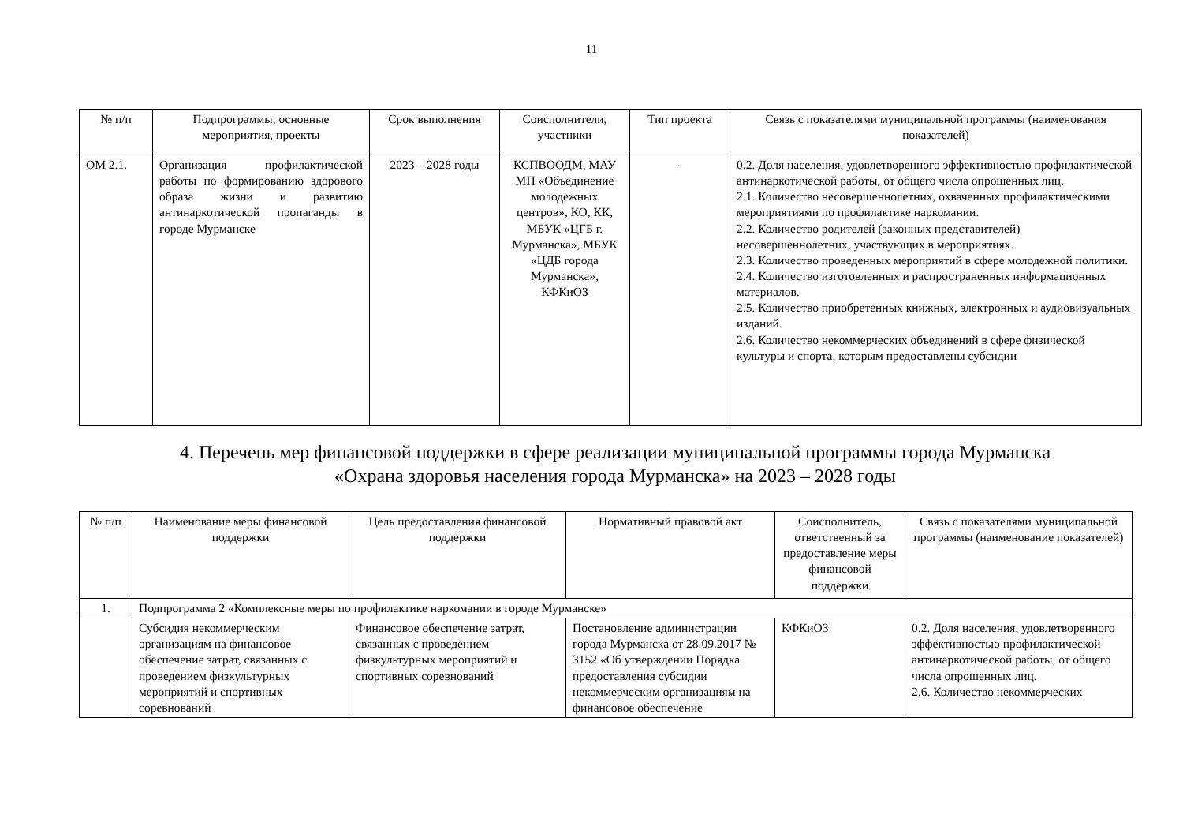11
| № п/п | Подпрограммы, основные мероприятия, проекты | Срок выполнения | Соисполнители, участники | Тип проекта | Связь с показателями муниципальной программы (наименования показателей) |
| --- | --- | --- | --- | --- | --- |
| ОМ 2.1. | Организация профилактической работы по формированию здорового образа жизни и развитию антинаркотической пропаганды в городе Мурманске | 2023 – 2028 годы | КСПВООДМ, МАУ МП «Объединение молодежных центров», КО, КК, МБУК «ЦГБ г. Мурманска», МБУК «ЦДБ города Мурманска», КФКиОЗ | - | 0.2. Доля населения, удовлетворенного эффективностью профилактической антинаркотической работы, от общего числа опрошенных лиц. 2.1. Количество несовершеннолетних, охваченных профилактическими мероприятиями по профилактике наркомании. 2.2. Количество родителей (законных представителей) несовершеннолетних, участвующих в мероприятиях. 2.3. Количество проведенных мероприятий в сфере молодежной политики. 2.4. Количество изготовленных и распространенных информационных материалов. 2.5. Количество приобретенных книжных, электронных и аудиовизуальных изданий. 2.6. Количество некоммерческих объединений в сфере физической культуры и спорта, которым предоставлены субсидии |
4. Перечень мер финансовой поддержки в сфере реализации муниципальной программы города Мурманска
«Охрана здоровья населения города Мурманска» на 2023 – 2028 годы
| № п/п | Наименование меры финансовой поддержки | Цель предоставления финансовой поддержки | Нормативный правовой акт | Соисполнитель, ответственный за предоставление меры финансовой поддержки | Связь с показателями муниципальной программы (наименование показателей) |
| --- | --- | --- | --- | --- | --- |
| 1. | Подпрограмма 2 «Комплексные меры по профилактике наркомании в городе Мурманске» | | | | |
| | Субсидия некоммерческим организациям на финансовое обеспечение затрат, связанных с проведением физкультурных мероприятий и спортивных соревнований | Финансовое обеспечение затрат, связанных с проведением физкультурных мероприятий и спортивных соревнований | Постановление администрации города Мурманска от 28.09.2017 № 3152 «Об утверждении Порядка предоставления субсидии некоммерческим организациям на финансовое обеспечение | КФКиОЗ | 0.2. Доля населения, удовлетворенного эффективностью профилактической антинаркотической работы, от общего числа опрошенных лиц. 2.6. Количество некоммерческих |